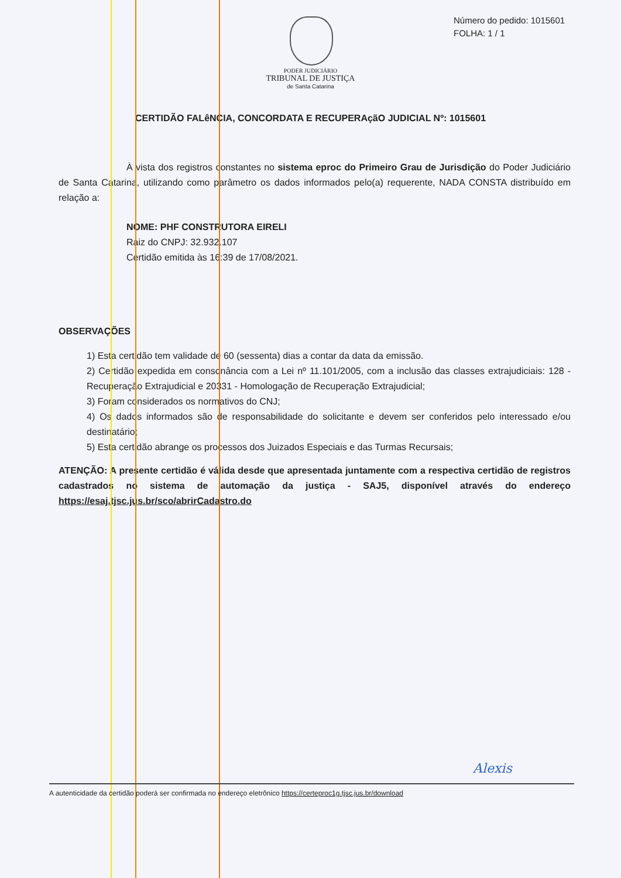Número do pedido: 1015601
FOLHA: 1 / 1
PODER JUDICIÁRIO
TRIBUNAL DE JUSTIÇA
de Santa Catarina
CERTIDÃO FALêNCIA, CONCORDATA E RECUPERAçãO JUDICIAL Nº: 1015601
À vista dos registros constantes no sistema eproc do Primeiro Grau de Jurisdição do Poder Judiciário de Santa Catarina, utilizando como parâmetro os dados informados pelo(a) requerente, NADA CONSTA distribuído em relação a:
NOME: PHF CONSTRUTORA EIRELI
Raiz do CNPJ: 32.932.107
Certidão emitida às 16:39 de 17/08/2021.
OBSERVAÇÕES
1) Esta certidão tem validade de 60 (sessenta) dias a contar da data da emissão.
2) Certidão expedida em consonância com a Lei nº 11.101/2005, com a inclusão das classes extrajudiciais: 128 - Recuperação Extrajudicial e 20331 - Homologação de Recuperação Extrajudicial;
3) Foram considerados os normativos do CNJ;
4) Os dados informados são de responsabilidade do solicitante e devem ser conferidos pelo interessado e/ou destinatário;
5) Esta certidão abrange os processos dos Juizados Especiais e das Turmas Recursais;
ATENÇÃO: A presente certidão é válida desde que apresentada juntamente com a respectiva certidão de registros cadastrados no sistema de automação da justiça - SAJ5, disponível através do endereço https://esaj.tjsc.jus.br/sco/abrirCadastro.do
A autenticidade da certidão poderá ser confirmada no endereço eletrônico https://certeproc1g.tjsc.jus.br/download
Alexis